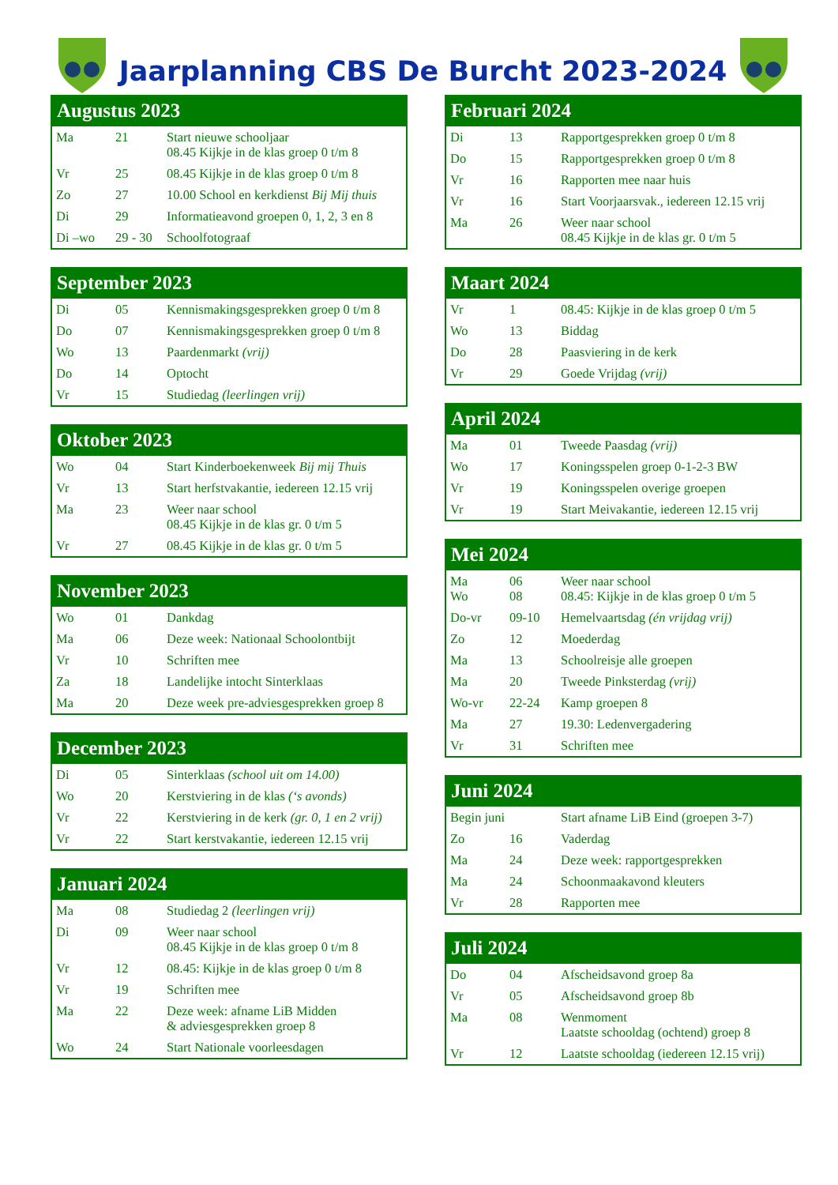Jaarplanning CBS De Burcht 2023-2024
Augustus 2023
| Ma | 21 | Start nieuwe schooljaar 08.45 Kijkje in de klas groep 0 t/m 8 |
| Vr | 25 | 08.45 Kijkje in de klas groep 0 t/m 8 |
| Zo | 27 | 10.00 School en kerkdienst Bij Mij thuis |
| Di | 29 | Informatieavond groepen 0, 1, 2, 3 en 8 |
| Di –wo | 29 - 30 | Schoolfotograaf |
September 2023
| Di | 05 | Kennismakingsgesprekken groep 0 t/m 8 |
| Do | 07 | Kennismakingsgesprekken groep 0 t/m 8 |
| Wo | 13 | Paardenmarkt (vrij) |
| Do | 14 | Optocht |
| Vr | 15 | Studiedag (leerlingen vrij) |
Oktober 2023
| Wo | 04 | Start Kinderboekenweek Bij mij Thuis |
| Vr | 13 | Start herfstvakantie, iedereen 12.15 vrij |
| Ma | 23 | Weer naar school 08.45 Kijkje in de klas gr. 0 t/m 5 |
| Vr | 27 | 08.45 Kijkje in de klas gr. 0 t/m 5 |
November 2023
| Wo | 01 | Dankdag |
| Ma | 06 | Deze week: Nationaal Schoolontbijt |
| Vr | 10 | Schriften mee |
| Za | 18 | Landelijke intocht Sinterklaas |
| Ma | 20 | Deze week pre-adviesgesprekken groep 8 |
December 2023
| Di | 05 | Sinterklaas (school uit om 14.00) |
| Wo | 20 | Kerstviering in de klas (‘s avonds) |
| Vr | 22 | Kerstviering in de kerk (gr. 0, 1 en 2 vrij) |
| Vr | 22 | Start kerstvakantie, iedereen 12.15 vrij |
Januari 2024
| Ma | 08 | Studiedag 2 (leerlingen vrij) |
| Di | 09 | Weer naar school 08.45 Kijkje in de klas groep 0 t/m 8 |
| Vr | 12 | 08.45: Kijkje in de klas groep 0 t/m 8 |
| Vr | 19 | Schriften mee |
| Ma | 22 | Deze week: afname LiB Midden & adviesgesprekken groep 8 |
| Wo | 24 | Start Nationale voorleesdagen |
Februari 2024
| Di | 13 | Rapportgesprekken groep 0 t/m 8 |
| Do | 15 | Rapportgesprekken groep 0 t/m 8 |
| Vr | 16 | Rapporten mee naar huis |
| Vr | 16 | Start Voorjaarsvak., iedereen 12.15 vrij |
| Ma | 26 | Weer naar school 08.45 Kijkje in de klas gr. 0 t/m 5 |
Maart 2024
| Vr | 1 | 08.45: Kijkje in de klas groep 0 t/m 5 |
| Wo | 13 | Biddag |
| Do | 28 | Paasviering in de kerk |
| Vr | 29 | Goede Vrijdag (vrij) |
April 2024
| Ma | 01 | Tweede Paasdag (vrij) |
| Wo | 17 | Koningsspelen groep 0-1-2-3 BW |
| Vr | 19 | Koningsspelen overige groepen |
| Vr | 19 | Start Meivakantie, iedereen 12.15 vrij |
Mei 2024
| Ma Wo | 06 08 | Weer naar school 08.45: Kijkje in de klas groep 0 t/m 5 |
| Do-vr | 09-10 | Hemelvaartsdag (én vrijdag vrij) |
| Zo | 12 | Moederdag |
| Ma | 13 | Schoolreisje alle groepen |
| Ma | 20 | Tweede Pinksterdag (vrij) |
| Wo-vr | 22-24 | Kamp groepen 8 |
| Ma | 27 | 19.30: Ledenvergadering |
| Vr | 31 | Schriften mee |
Juni 2024
| Begin juni | | Start afname LiB Eind (groepen 3-7) |
| Zo | 16 | Vaderdag |
| Ma | 24 | Deze week: rapportgesprekken |
| Ma | 24 | Schoonmaakavond kleuters |
| Vr | 28 | Rapporten mee |
Juli 2024
| Do | 04 | Afscheidsavond groep 8a |
| Vr | 05 | Afscheidsavond groep 8b |
| Ma | 08 | Wenmoment Laatste schooldag (ochtend) groep 8 |
| Vr | 12 | Laatste schooldag (iedereen 12.15 vrij) |